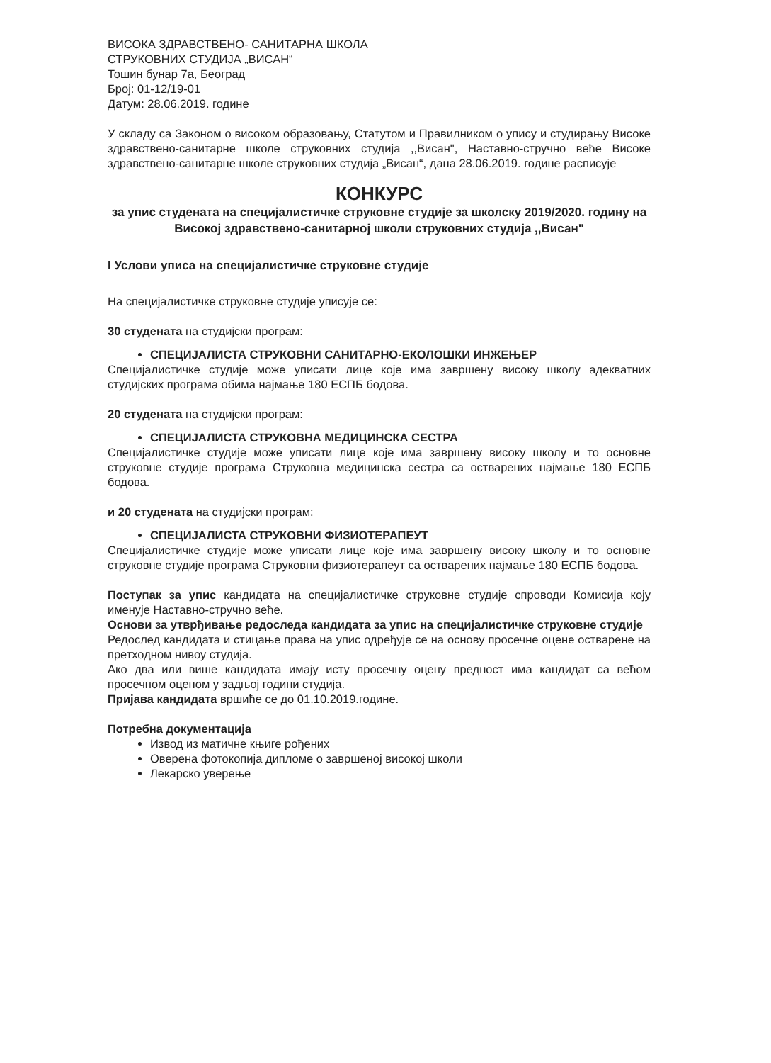ВИСОКА ЗДРАВСТВЕНО- САНИТАРНА ШКОЛА
СТРУКОВНИХ СТУДИЈА „ВИСАН“
Тошин бунар 7а, Београд
Број: 01-12/19-01
Датум: 28.06.2019. године
У складу са Законом о високом образовању, Статутом и Правилником о упису и студирању Високе здравствено-санитарне школе струковних студија ,,Висан", Наставно-стручно веће Високе здравствено-санитарне школе струковних студија „Висан“, дана 28.06.2019. године расписује
КОНКУРС
за упис студената на специјалистичке струковне студије за школску 2019/2020. годину на Високој здравствено-санитарној школи струковних студија ,,Висан"
I Услови уписа на специјалистичке струковне студије
На специјалистичке струковне студије уписује се:
30 студената на студијски програм:
СПЕЦИЈАЛИСТА СТРУКОВНИ САНИТАРНО-ЕКОЛОШКИ ИНЖЕЊЕР
Специјалистичке студије може уписати лице које има завршену високу школу адекватних студијских програма обима најмање 180 ЕСПБ бодова.
20 студената на студијски програм:
СПЕЦИЈАЛИСТА СТРУКОВНА МЕДИЦИНСКА СЕСТРА
Специјалистичке студије може уписати лице које има завршену високу школу и то основне струковне студије програма Струковна медицинска сестра са остварених најмање 180 ЕСПБ бодова.
и 20 студената на студијски програм:
СПЕЦИЈАЛИСТА СТРУКОВНИ ФИЗИОТЕРАПЕУТ
Специјалистичке студије може уписати лице које има завршену високу школу и то основне струковне студије програма Струковни физиотерапеут са остварених најмање 180 ЕСПБ бодова.
Поступак за упис кандидата на специјалистичке струковне студије спроводи Комисија коју именује Наставно-стручно веће.
Основи за утврђивање редоследа кандидата за упис на специјалистичке струковне студије
Редослед кандидата и стицање права на упис одређује се на основу просечне оцене остварене на претходном нивоу студија.
Ако два или више кандидата имају исту просечну оцену предност има кандидат са већом просечном оценом у задњој години студија.
Пријава кандидата вршиће се до 01.10.2019.године.
Потребна документација
Извод из матичне књиге рођених
Оверена фотокопија дипломе о завршеној високој школи
Лекарско уверење